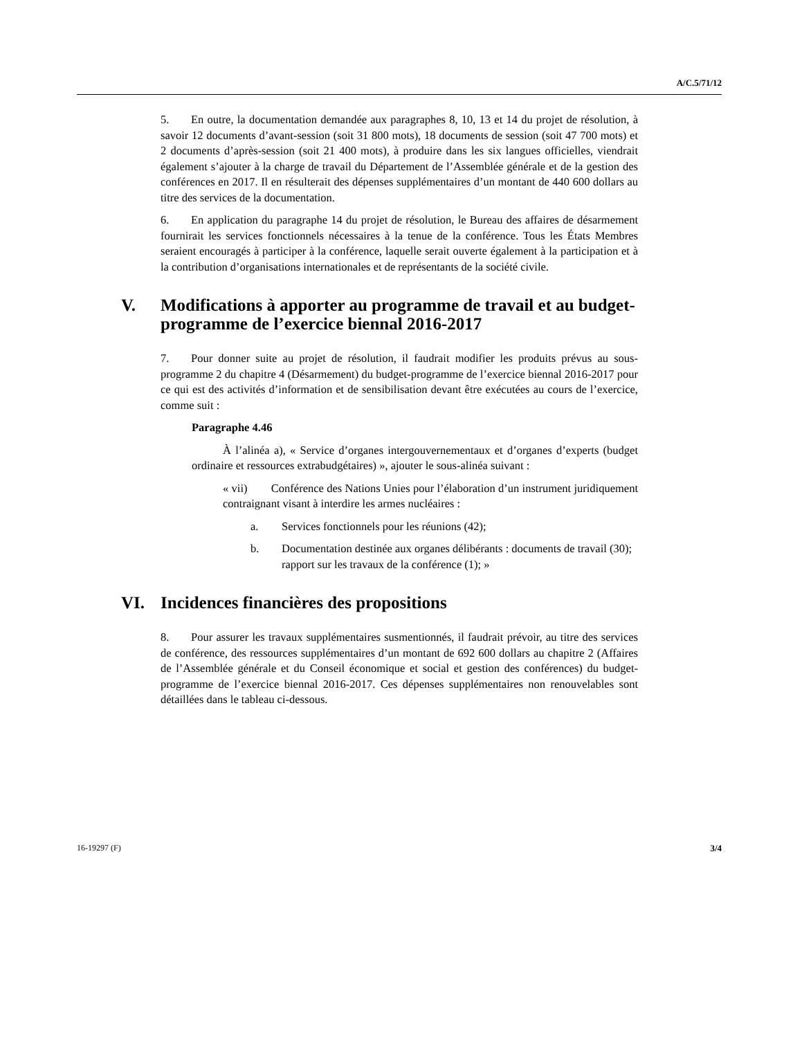A/C.5/71/12
5. En outre, la documentation demandée aux paragraphes 8, 10, 13 et 14 du projet de résolution, à savoir 12 documents d’avant-session (soit 31 800 mots), 18 documents de session (soit 47 700 mots) et 2 documents d’après-session (soit 21 400 mots), à produire dans les six langues officielles, viendrait également s’ajouter à la charge de travail du Département de l’Assemblée générale et de la gestion des conférences en 2017. Il en résulterait des dépenses supplémentaires d’un montant de 440 600 dollars au titre des services de la documentation.
6. En application du paragraphe 14 du projet de résolution, le Bureau des affaires de désarmement fournirait les services fonctionnels nécessaires à la tenue de la conférence. Tous les États Membres seraient encouragés à participer à la conférence, laquelle serait ouverte également à la participation et à la contribution d’organisations internationales et de représentants de la société civile.
V. Modifications à apporter au programme de travail et au budget-programme de l’exercice biennal 2016-2017
7. Pour donner suite au projet de résolution, il faudrait modifier les produits prévus au sous-programme 2 du chapitre 4 (Désarmement) du budget-programme de l’exercice biennal 2016-2017 pour ce qui est des activités d’information et de sensibilisation devant être exécutées au cours de l’exercice, comme suit :
Paragraphe 4.46
À l’alinéa a), « Service d’organes intergouvernementaux et d’organes d’experts (budget ordinaire et ressources extrabudgétaires) », ajouter le sous-alinéa suivant :
« vii) Conférence des Nations Unies pour l’élaboration d’un instrument juridiquement contraignant visant à interdire les armes nucléaires :
a. Services fonctionnels pour les réunions (42);
b. Documentation destinée aux organes délibérants : documents de travail (30); rapport sur les travaux de la conférence (1); »
VI. Incidences financières des propositions
8. Pour assurer les travaux supplémentaires susmentionnés, il faudrait prévoir, au titre des services de conférence, des ressources supplémentaires d’un montant de 692 600 dollars au chapitre 2 (Affaires de l’Assemblée générale et du Conseil économique et social et gestion des conférences) du budget-programme de l’exercice biennal 2016-2017. Ces dépenses supplémentaires non renouvelables sont détaillées dans le tableau ci-dessous.
16-19297 (F) 3/4